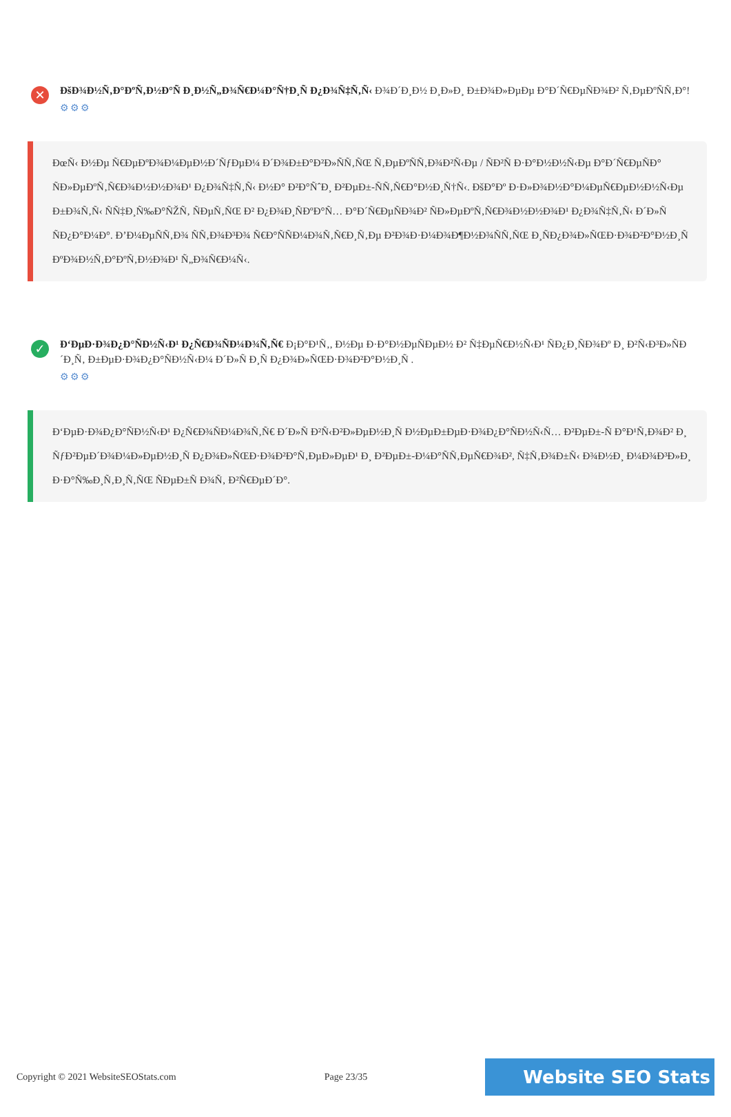✕
ÐšÐ¾Ð½Ñ‚Ð°ÐºÑ‚Ð½Ð°Ñ Ð¸Ð½Ñ„Ð¾Ñ€Ð¼Ð°Ñ†Ð¸Ñ Ð¿Ð¾Ñ‡Ñ‚Ñ‹ Ð¾Ð´Ð¸Ð½ Ð¸Ð»Ð¸ Ð±Ð¾Ð»ÐµÐµ Ð°Ð´Ñ€ÐµÑÐ¾Ð² Ñ‚ÐµÐºÑÑ‚Ð°!
⚙⚙⚙
ÐœÑ‹ Ð½Ðµ Ñ€ÐµÐºÐ¾Ð¼ÐµÐ½Ð´ÑƒÐµÐ¼ Ð´Ð¾Ð±Ð°Ð²Ð»ÑÑ‚ÑŒ Ñ‚ÐµÐºÑÑ‚Ð¾Ð²Ñ‹Ðµ / ÑÐ²Ñ Ð·Ð°Ð½Ð½Ñ‹Ðµ Ð°Ð´Ñ€ÐµÑÐ° ÑÐ»ÐµÐºÑ‚Ñ€Ð¾Ð½Ð½Ð¾Ð¹ Ð¿Ð¾Ñ‡Ñ‚Ñ‹ Ð½Ð° Ð²Ð°ÑˆÐ¸ Ð²ÐµÐ±-ÑÑ‚Ñ€Ð°Ð½Ð¸Ñ†Ñ‹. ÐšÐ°Ðº Ð·Ð»Ð¾Ð½Ð°Ð¼ÐµÑ€ÐµÐ½Ð½Ñ‹Ðµ Ð±Ð¾Ñ‚Ñ‹ ÑÑ‡Ð¸Ñ‰Ð°ÑŽÑ‚ ÑÐµÑ‚ÑŒ Ð² Ð¿Ð¾Ð¸ÑÐºÐ°Ñ… Ð°Ð´Ñ€ÐµÑÐ¾Ð² ÑÐ»ÐµÐºÑ‚Ñ€Ð¾Ð½Ð½Ð¾Ð¹ Ð¿Ð¾Ñ‡Ñ‚Ñ‹ Ð´Ð»Ñ ÑÐ¿Ð°Ð¼Ð°. Ð’Ð¼ÐµÑÑ‚Ð¾ ÑÑ‚Ð¾Ð³Ð¾ Ñ€Ð°ÑÑÐ¼Ð¾Ñ‚Ñ€Ð¸Ñ‚Ðµ Ð²Ð¾Ð·Ð¼Ð¾Ð¶Ð½Ð¾ÑÑ‚ÑŒ Ð¸ÑÐ¿Ð¾Ð»ÑŒÐ·Ð¾Ð²Ð°Ð½Ð¸Ñ ÐºÐ¾Ð½Ñ‚Ð°ÐºÑ‚Ð½Ð¾Ð¹ Ñ„Ð¾Ñ€Ð¼Ñ‹.
✓
Ð‘ÐµÐ·Ð¾Ð¿Ð°ÑÐ½Ñ‹Ð¹ Ð¿Ñ€Ð¾ÑÐ¼Ð¾Ñ‚Ñ€ Ð¡Ð°Ð¹Ñ‚, Ð½Ðµ Ð·Ð°Ð½ÐµÑÐµÐ½ Ð² Ñ‡ÐµÑ€Ð½Ñ‹Ð¹ ÑÐ¿Ð¸ÑÐ¾Ðº Ð¸ Ð²Ñ‹Ð³Ð»ÑÐ´Ð¸Ñ‚ Ð±ÐµÐ·Ð¾Ð¿Ð°ÑÐ½Ñ‹Ð¼ Ð´Ð»Ñ Ð¸Ñ Ð¿Ð¾Ð»ÑŒÐ·Ð¾Ð²Ð°Ð½Ð¸Ñ .
⚙⚙⚙
Ð‘ÐµÐ·Ð¾Ð¿Ð°ÑÐ½Ñ‹Ð¹ Ð¿Ñ€Ð¾ÑÐ¼Ð¾Ñ‚Ñ€ Ð´Ð»Ñ Ð²Ñ‹Ð²Ð»ÐµÐ½Ð¸Ñ Ð½ÐµÐ±ÐµÐ·Ð¾Ð¿Ð°ÑÐ½Ñ‹Ñ… Ð²ÐµÐ±-Ñ Ð°Ð¹Ñ‚Ð¾Ð² Ð¸ ÑƒÐ²ÐµÐ´Ð¾Ð¼Ð»ÐµÐ½Ð¸Ñ Ð¿Ð¾Ð»ÑŒÐ·Ð¾Ð²Ð°Ñ‚ÐµÐ»ÐµÐ¹ Ð¸ Ð²ÐµÐ±-Ð¼Ð°ÑÑ‚ÐµÑ€Ð¾Ð², Ñ‡Ñ‚Ð¾Ð±Ñ‹ Ð¾Ð½Ð¸ Ð¼Ð¾Ð³Ð»Ð¸ Ð·Ð°Ñ‰Ð¸Ñ‚Ð¸Ñ‚ÑŒ ÑÐµÐ±Ñ Ð¾Ñ‚ Ð²Ñ€ÐµÐ´Ð°.
Copyright © 2021 WebsiteSEOStats.com Page 23/35 Website SEO Stats